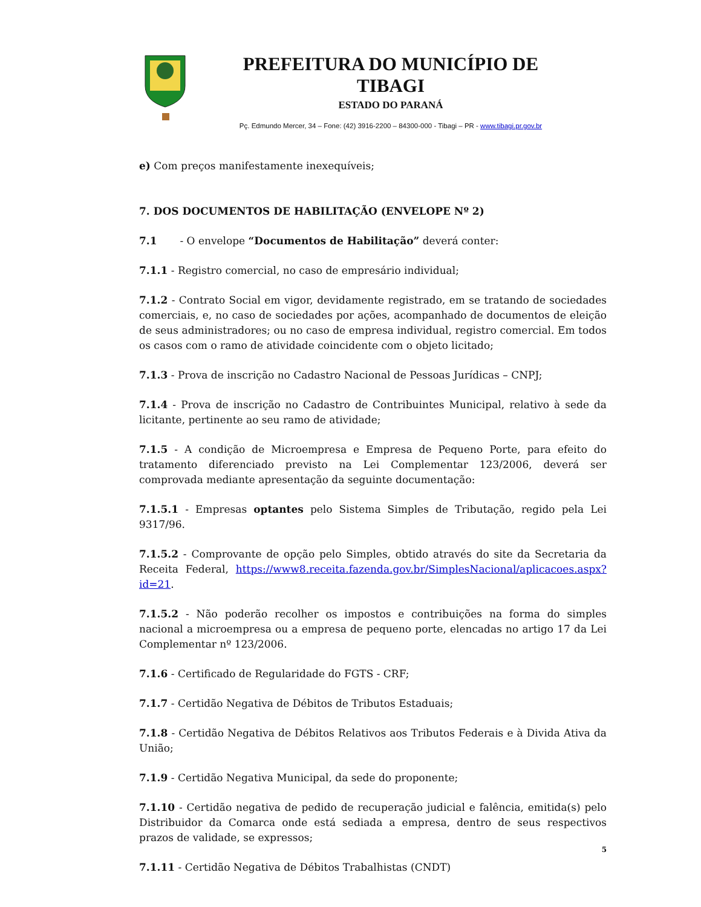PREFEITURA DO MUNICÍPIO DE TIBAGI
ESTADO DO PARANÁ
Pç. Edmundo Mercer, 34 – Fone: (42) 3916-2200 – 84300-000 - Tibagi – PR - www.tibagi.pr.gov.br
e) Com preços manifestamente inexequíveis;
7. DOS DOCUMENTOS DE HABILITAÇÃO (ENVELOPE Nº 2)
7.1 - O envelope “Documentos de Habilitação” deverá conter:
7.1.1 - Registro comercial, no caso de empresário individual;
7.1.2 - Contrato Social em vigor, devidamente registrado, em se tratando de sociedades comerciais, e, no caso de sociedades por ações, acompanhado de documentos de eleição de seus administradores; ou no caso de empresa individual, registro comercial. Em todos os casos com o ramo de atividade coincidente com o objeto licitado;
7.1.3 - Prova de inscrição no Cadastro Nacional de Pessoas Jurídicas – CNPJ;
7.1.4 - Prova de inscrição no Cadastro de Contribuintes Municipal, relativo à sede da licitante, pertinente ao seu ramo de atividade;
7.1.5 - A condição de Microempresa e Empresa de Pequeno Porte, para efeito do tratamento diferenciado previsto na Lei Complementar 123/2006, deverá ser comprovada mediante apresentação da seguinte documentação:
7.1.5.1 - Empresas optantes pelo Sistema Simples de Tributação, regido pela Lei 9317/96.
7.1.5.2 - Comprovante de opção pelo Simples, obtido através do site da Secretaria da Receita Federal, https://www8.receita.fazenda.gov.br/SimplesNacional/aplicacoes.aspx?id=21.
7.1.5.2 - Não poderão recolher os impostos e contribuições na forma do simples nacional a microempresa ou a empresa de pequeno porte, elencadas no artigo 17 da Lei Complementar nº 123/2006.
7.1.6 - Certificado de Regularidade do FGTS - CRF;
7.1.7 - Certidão Negativa de Débitos de Tributos Estaduais;
7.1.8 - Certidão Negativa de Débitos Relativos aos Tributos Federais e à Divida Ativa da União;
7.1.9 - Certidão Negativa Municipal, da sede do proponente;
7.1.10 - Certidão negativa de pedido de recuperação judicial e falência, emitida(s) pelo Distribuidor da Comarca onde está sediada a empresa, dentro de seus respectivos prazos de validade, se expressos;
7.1.11 - Certidão Negativa de Débitos Trabalhistas (CNDT)
5